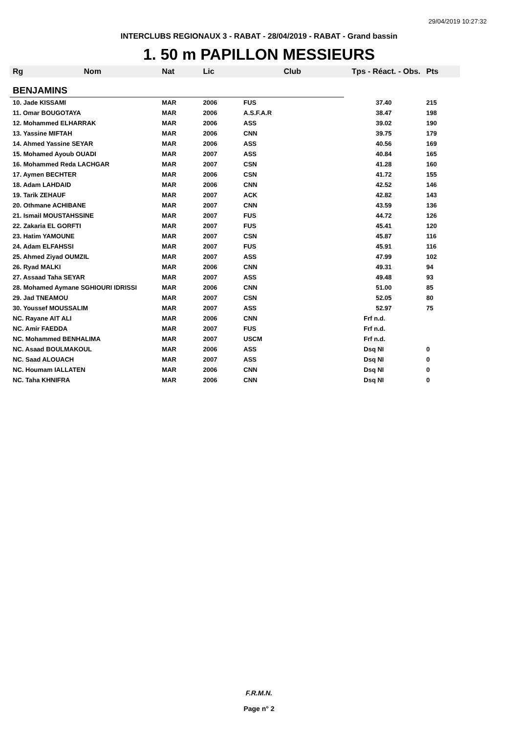29/04/2019 10:27:32
INTERCLUBS REGIONAUX 3 - RABAT - 28/04/2019 - RABAT - Grand bassin
1. 50 m PAPILLON MESSIEURS
| Rg | Nom | Nat | Lic | Club | Tps - Réact. - Obs. | Pts |
| --- | --- | --- | --- | --- | --- | --- |
| BENJAMINS | | | | | | |
| 10. Jade KISSAMI | | MAR | 2006 | FUS | 37.40 | 215 |
| 11. Omar BOUGOTAYA | | MAR | 2006 | A.S.F.A.R | 38.47 | 198 |
| 12. Mohammed ELHARRAK | | MAR | 2006 | ASS | 39.02 | 190 |
| 13. Yassine MIFTAH | | MAR | 2006 | CNN | 39.75 | 179 |
| 14. Ahmed Yassine SEYAR | | MAR | 2006 | ASS | 40.56 | 169 |
| 15. Mohamed Ayoub OUADI | | MAR | 2007 | ASS | 40.84 | 165 |
| 16. Mohammed Reda LACHGAR | | MAR | 2007 | CSN | 41.28 | 160 |
| 17. Aymen BECHTER | | MAR | 2006 | CSN | 41.72 | 155 |
| 18. Adam LAHDAID | | MAR | 2006 | CNN | 42.52 | 146 |
| 19. Tarik ZEHAUF | | MAR | 2007 | ACK | 42.82 | 143 |
| 20. Othmane ACHIBANE | | MAR | 2007 | CNN | 43.59 | 136 |
| 21. Ismail MOUSTAHSSINE | | MAR | 2007 | FUS | 44.72 | 126 |
| 22. Zakaria EL GORFTI | | MAR | 2007 | FUS | 45.41 | 120 |
| 23. Hatim YAMOUNE | | MAR | 2007 | CSN | 45.87 | 116 |
| 24. Adam ELFAHSSI | | MAR | 2007 | FUS | 45.91 | 116 |
| 25. Ahmed Ziyad OUMZIL | | MAR | 2007 | ASS | 47.99 | 102 |
| 26. Ryad MALKI | | MAR | 2006 | CNN | 49.31 | 94 |
| 27. Assaad Taha SEYAR | | MAR | 2007 | ASS | 49.48 | 93 |
| 28. Mohamed Aymane SGHIOURI IDRISSI | | MAR | 2006 | CNN | 51.00 | 85 |
| 29. Jad TNEAMOU | | MAR | 2007 | CSN | 52.05 | 80 |
| 30. Youssef MOUSSALIM | | MAR | 2007 | ASS | 52.97 | 75 |
| NC. Rayane AIT ALI | | MAR | 2006 | CNN | Frf n.d. | |
| NC. Amir FAEDDA | | MAR | 2007 | FUS | Frf n.d. | |
| NC. Mohammed BENHALIMA | | MAR | 2007 | USCM | Frf n.d. | |
| NC. Asaad BOULMAKOUL | | MAR | 2006 | ASS | Dsq NI | 0 |
| NC. Saad ALOUACH | | MAR | 2007 | ASS | Dsq NI | 0 |
| NC. Houmam IALLATEN | | MAR | 2006 | CNN | Dsq NI | 0 |
| NC. Taha KHNIFRA | | MAR | 2006 | CNN | Dsq NI | 0 |
F.R.M.N.
Page n° 2